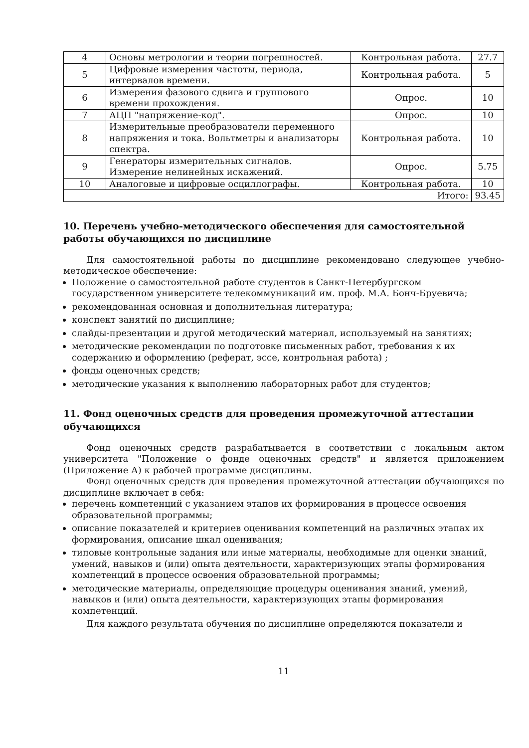| 4 | Основы метрологии и теории погрешностей. | Контрольная работа. | 27.7 |
| 5 | Цифровые измерения частоты, периода, интервалов времени. | Контрольная работа. | 5 |
| 6 | Измерения фазового сдвига и группового времени прохождения. | Опрос. | 10 |
| 7 | АЦП "напряжение-код". | Опрос. | 10 |
| 8 | Измерительные преобразователи переменного напряжения и тока. Вольтметры и анализаторы спектра. | Контрольная работа. | 10 |
| 9 | Генераторы измерительных сигналов. Измерение нелинейных искажений. | Опрос. | 5.75 |
| 10 | Аналоговые и цифровые осциллографы. | Контрольная работа. | 10 |
| Итого: | | | 93.45 |
10. Перечень учебно-методического обеспечения для самостоятельной работы обучающихся по дисциплине
Для самостоятельной работы по дисциплине рекомендовано следующее учебно-методическое обеспечение:
Положение о самостоятельной работе студентов в Санкт-Петербургском государственном университете телекоммуникаций им. проф. М.А. Бонч-Бруевича;
рекомендованная основная и дополнительная литература;
конспект занятий по дисциплине;
слайды-презентации и другой методический материал, используемый на занятиях;
методические рекомендации по подготовке письменных работ, требования к их содержанию и оформлению (реферат, эссе, контрольная работа) ;
фонды оценочных средств;
методические указания к выполнению лабораторных работ для студентов;
11. Фонд оценочных средств для проведения промежуточной аттестации обучающихся
Фонд оценочных средств разрабатывается в соответствии с локальным актом университета "Положение о фонде оценочных средств" и является приложением (Приложение А) к рабочей программе дисциплины.
Фонд оценочных средств для проведения промежуточной аттестации обучающихся по дисциплине включает в себя:
перечень компетенций с указанием этапов их формирования в процессе освоения образовательной программы;
описание показателей и критериев оценивания компетенций на различных этапах их формирования, описание шкал оценивания;
типовые контрольные задания или иные материалы, необходимые для оценки знаний, умений, навыков и (или) опыта деятельности, характеризующих этапы формирования компетенций в процессе освоения образовательной программы;
методические материалы, определяющие процедуры оценивания знаний, умений, навыков и (или) опыта деятельности, характеризующих этапы формирования компетенций.
Для каждого результата обучения по дисциплине определяются показатели и
11